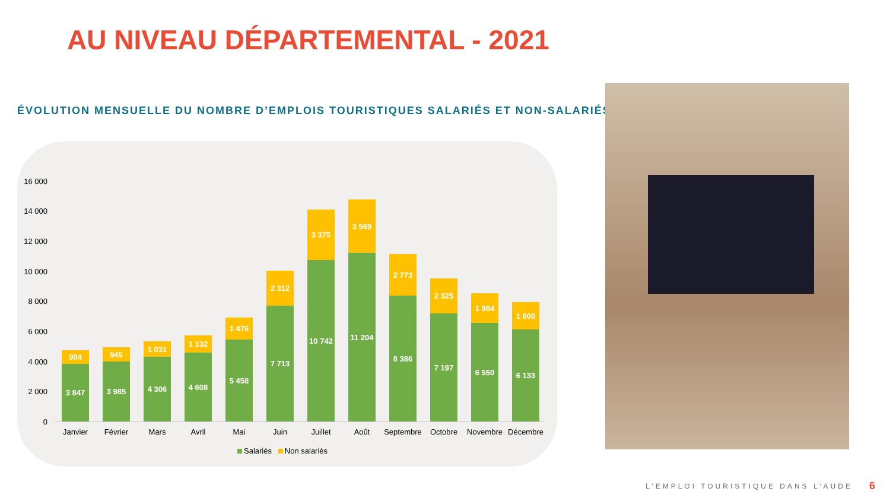AU NIVEAU DÉPARTEMENTAL - 2021
ÉVOLUTION MENSUELLE DU NOMBRE D’EMPLOIS TOURISTIQUES SALARIÉS ET NON-SALARIÉS
16 000
14 000
12 000
10 000
8 000
6 000
4 000
2 000
0
904
3 847
945
3 985
1 031
4 306
1 132
4 608
1 476
5 458
2 312
7 713
3 375
10 742
3 569
11 204
2 773
8 386
2 325
7 197
1 984
6 550
1 800
6 133
Janvier Février Mars Avril Mai Juin Juillet Août Septembre Octobre Novembre Décembre
Salariés Non salariés
L’EMPLOI TOURISTIQUE DANS L’AUDE
6